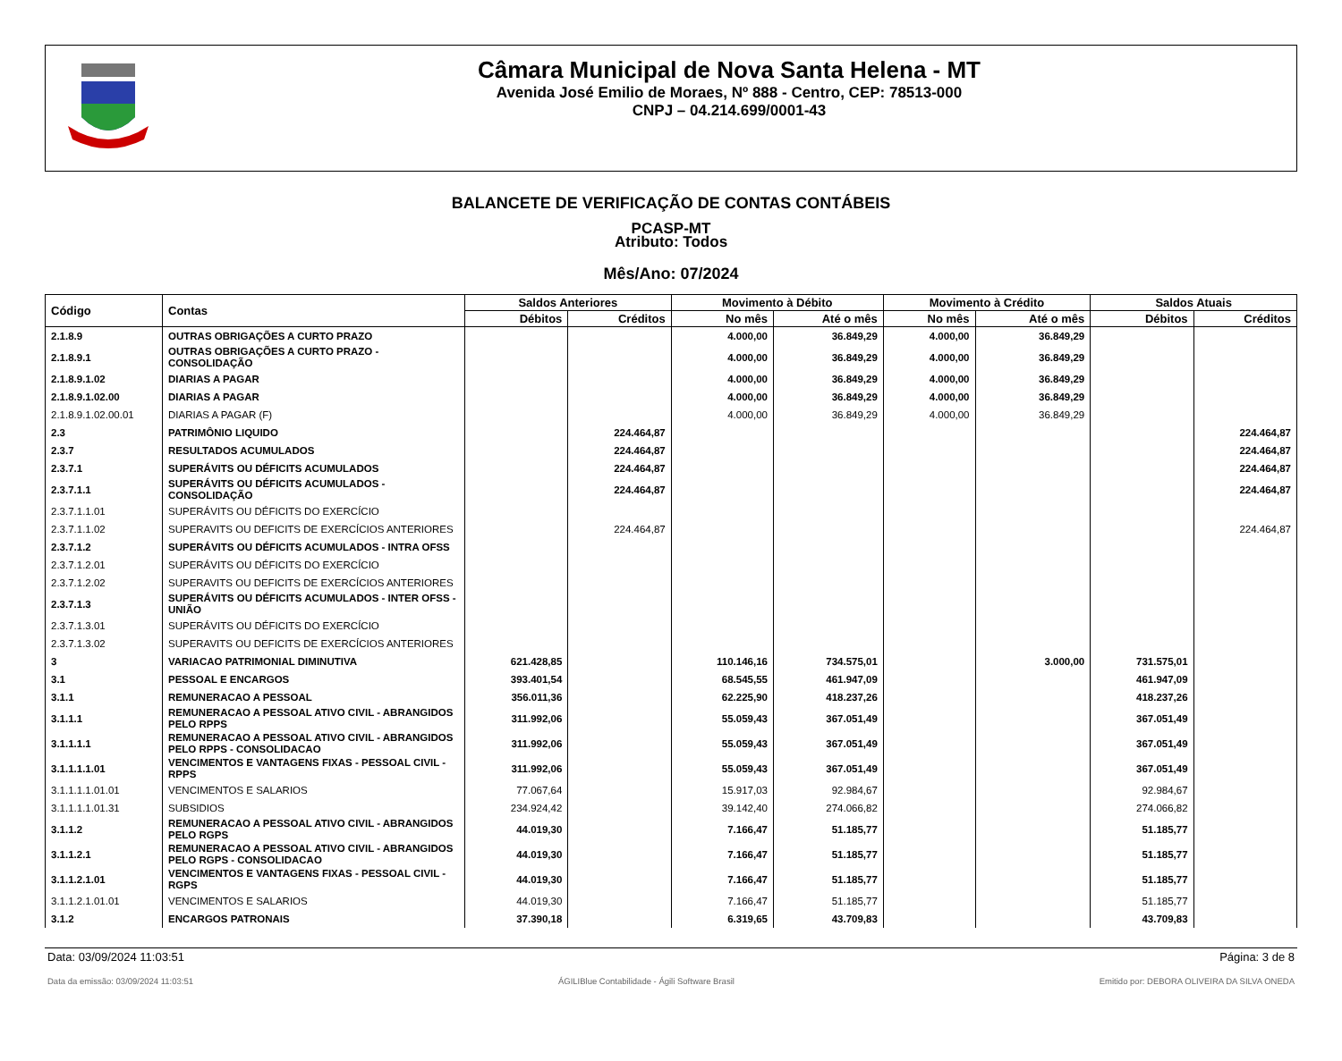Câmara Municipal de Nova Santa Helena - MT
Avenida José Emilio de Moraes, Nº 888 - Centro, CEP: 78513-000
CNPJ – 04.214.699/0001-43
BALANCETE DE VERIFICAÇÃO DE CONTAS CONTÁBEIS
PCASP-MT
Atributo: Todos
Mês/Ano: 07/2024
| Código | Contas | Saldos Anteriores | | Movimento à Débito | | Movimento à Crédito | | Saldos Atuais | |
| --- | --- | --- | --- | --- | --- | --- | --- | --- | --- |
| | | Débitos | Créditos | No mês | Até o mês | No mês | Até o mês | Débitos | Créditos |
| 2.1.8.9 | OUTRAS OBRIGAÇÕES A CURTO PRAZO | | | 4.000,00 | 36.849,29 | 4.000,00 | 36.849,29 | | |
| 2.1.8.9.1 | OUTRAS OBRIGAÇÕES A CURTO PRAZO - CONSOLIDAÇÃO | | | 4.000,00 | 36.849,29 | 4.000,00 | 36.849,29 | | |
| 2.1.8.9.1.02 | DIARIAS A PAGAR | | | 4.000,00 | 36.849,29 | 4.000,00 | 36.849,29 | | |
| 2.1.8.9.1.02.00 | DIARIAS A PAGAR | | | 4.000,00 | 36.849,29 | 4.000,00 | 36.849,29 | | |
| 2.1.8.9.1.02.00.01 | DIARIAS A PAGAR (F) | | | 4.000,00 | 36.849,29 | 4.000,00 | 36.849,29 | | |
| 2.3 | PATRIMÔNIO LIQUIDO | | 224.464,87 | | | | | | 224.464,87 |
| 2.3.7 | RESULTADOS ACUMULADOS | | 224.464,87 | | | | | | 224.464,87 |
| 2.3.7.1 | SUPERÁVITS OU DÉFICITS ACUMULADOS | | 224.464,87 | | | | | | 224.464,87 |
| 2.3.7.1.1 | SUPERÁVITS OU DÉFICITS ACUMULADOS - CONSOLIDAÇÃO | | 224.464,87 | | | | | | 224.464,87 |
| 2.3.7.1.1.01 | SUPERÁVITS OU DÉFICITS DO EXERCÍCIO | | | | | | | | |
| 2.3.7.1.1.02 | SUPERAVITS OU DEFICITS DE EXERCÍCIOS ANTERIORES | | 224.464,87 | | | | | | 224.464,87 |
| 2.3.7.1.2 | SUPERÁVITS OU DÉFICITS ACUMULADOS - INTRA OFSS | | | | | | | | |
| 2.3.7.1.2.01 | SUPERÁVITS OU DÉFICITS DO EXERCÍCIO | | | | | | | | |
| 2.3.7.1.2.02 | SUPERAVITS OU DEFICITS DE EXERCÍCIOS ANTERIORES | | | | | | | | |
| 2.3.7.1.3 | SUPERÁVITS OU DÉFICITS ACUMULADOS - INTER OFSS - UNIÃO | | | | | | | | |
| 2.3.7.1.3.01 | SUPERÁVITS OU DÉFICITS DO EXERCÍCIO | | | | | | | | |
| 2.3.7.1.3.02 | SUPERAVITS OU DEFICITS DE EXERCÍCIOS ANTERIORES | | | | | | | | |
| 3 | VARIACAO PATRIMONIAL DIMINUTIVA | 621.428,85 | | 110.146,16 | 734.575,01 | | 3.000,00 | 731.575,01 | |
| 3.1 | PESSOAL E ENCARGOS | 393.401,54 | | 68.545,55 | 461.947,09 | | | 461.947,09 | |
| 3.1.1 | REMUNERACAO A PESSOAL | 356.011,36 | | 62.225,90 | 418.237,26 | | | 418.237,26 | |
| 3.1.1.1 | REMUNERACAO A PESSOAL ATIVO CIVIL - ABRANGIDOS PELO RPPS | 311.992,06 | | 55.059,43 | 367.051,49 | | | 367.051,49 | |
| 3.1.1.1.1 | REMUNERACAO A PESSOAL ATIVO CIVIL - ABRANGIDOS PELO RPPS - CONSOLIDACAO | 311.992,06 | | 55.059,43 | 367.051,49 | | | 367.051,49 | |
| 3.1.1.1.1.01 | VENCIMENTOS E VANTAGENS FIXAS - PESSOAL CIVIL - RPPS | 311.992,06 | | 55.059,43 | 367.051,49 | | | 367.051,49 | |
| 3.1.1.1.1.01.01 | VENCIMENTOS E SALARIOS | 77.067,64 | | 15.917,03 | 92.984,67 | | | 92.984,67 | |
| 3.1.1.1.1.01.31 | SUBSIDIOS | 234.924,42 | | 39.142,40 | 274.066,82 | | | 274.066,82 | |
| 3.1.1.2 | REMUNERACAO A PESSOAL ATIVO CIVIL - ABRANGIDOS PELO RGPS | 44.019,30 | | 7.166,47 | 51.185,77 | | | 51.185,77 | |
| 3.1.1.2.1 | REMUNERACAO A PESSOAL ATIVO CIVIL - ABRANGIDOS PELO RGPS - CONSOLIDACAO | 44.019,30 | | 7.166,47 | 51.185,77 | | | 51.185,77 | |
| 3.1.1.2.1.01 | VENCIMENTOS E VANTAGENS FIXAS - PESSOAL CIVIL - RGPS | 44.019,30 | | 7.166,47 | 51.185,77 | | | 51.185,77 | |
| 3.1.1.2.1.01.01 | VENCIMENTOS E SALARIOS | 44.019,30 | | 7.166,47 | 51.185,77 | | | 51.185,77 | |
| 3.1.2 | ENCARGOS PATRONAIS | 37.390,18 | | 6.319,65 | 43.709,83 | | | 43.709,83 | |
Data: 03/09/2024 11:03:51 Página: 3 de 8
Data da emissão: 03/09/2024 11:03:51 ÁGILIBlue Contabilidade - Ágili Software Brasil Emitido por: DEBORA OLIVEIRA DA SILVA ONEDA